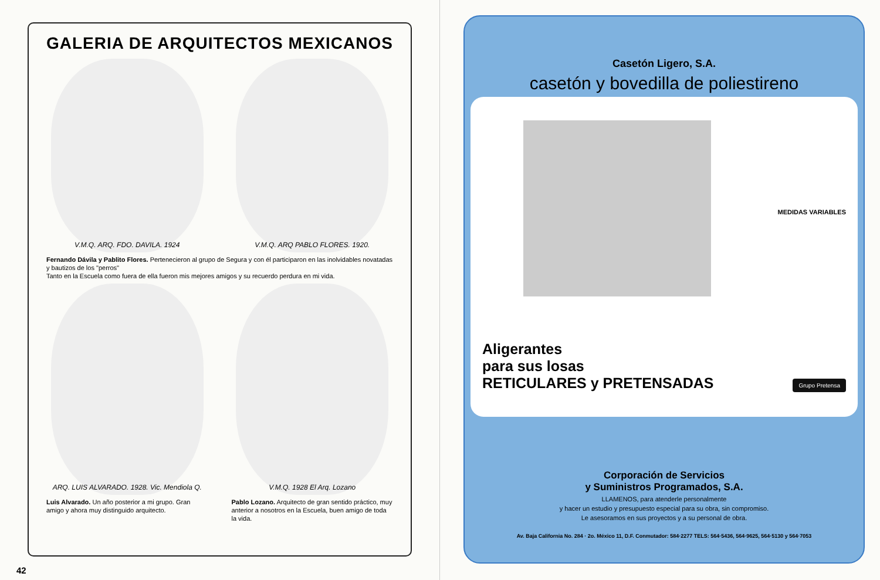GALERIA DE ARQUITECTOS MEXICANOS
V.M.Q. ARQ. FDO. DAVILA. 1924 V.M.Q. ARQ PABLO FLORES. 1920.
Fernando Dávila y Pablito Flores. Pertenecieron al grupo de Segura y con él participaron en las inolvidables novatadas y bautizos de los "perros"
Tanto en la Escuela como fuera de ella fueron mis mejores amigos y su recuerdo perdura en mi vida.
ARQ. LUIS ALVARADO. 1928. Vic. Mendiola Q.
V.M.Q. 1928 El Arq. Lozano
Luis Alvarado. Un año posterior a mi grupo. Gran amigo y ahora muy distinguido arquitecto.
Pablo Lozano. Arquitecto de gran sentido práctico, muy anterior a nosotros en la Escuela, buen amigo de toda la vida.
42
Casetón Ligero, S.A.
casetón y bovedilla de poliestireno
MEDIDAS VARIABLES
Aligerantes
para sus losas
RETICULARES y PRETENSADAS
Grupo Pretensa
Corporación de Servicios
y Suministros Programados, S.A.
LLAMENOS, para atenderle personalmente
y hacer un estudio y presupuesto especial para su obra, sin compromiso.
Le asesoramos en sus proyectos y a su personal de obra.
Av. Baja California No. 284 · 2o. México 11, D.F. Conmutador: 584·2277 TELS: 564·5436, 564·9625, 564·5130 y 564·7053